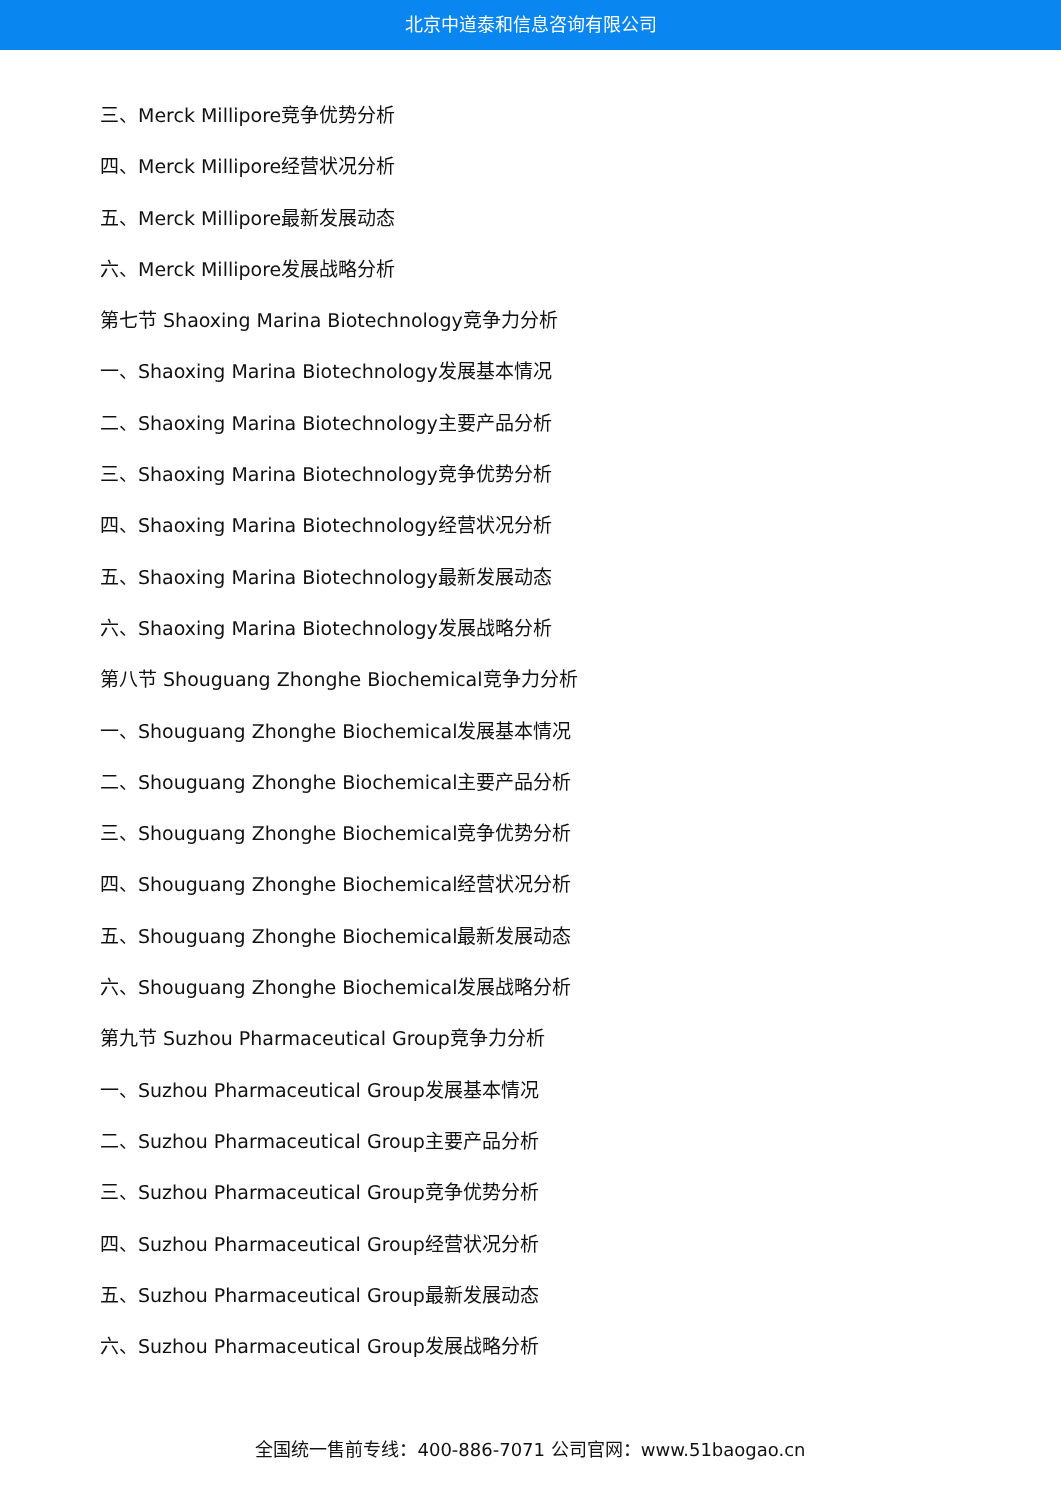北京中道泰和信息咨询有限公司
三、Merck Millipore竞争优势分析
四、Merck Millipore经营状况分析
五、Merck Millipore最新发展动态
六、Merck Millipore发展战略分析
第七节 Shaoxing Marina Biotechnology竞争力分析
一、Shaoxing Marina Biotechnology发展基本情况
二、Shaoxing Marina Biotechnology主要产品分析
三、Shaoxing Marina Biotechnology竞争优势分析
四、Shaoxing Marina Biotechnology经营状况分析
五、Shaoxing Marina Biotechnology最新发展动态
六、Shaoxing Marina Biotechnology发展战略分析
第八节 Shouguang Zhonghe Biochemical竞争力分析
一、Shouguang Zhonghe Biochemical发展基本情况
二、Shouguang Zhonghe Biochemical主要产品分析
三、Shouguang Zhonghe Biochemical竞争优势分析
四、Shouguang Zhonghe Biochemical经营状况分析
五、Shouguang Zhonghe Biochemical最新发展动态
六、Shouguang Zhonghe Biochemical发展战略分析
第九节 Suzhou Pharmaceutical Group竞争力分析
一、Suzhou Pharmaceutical Group发展基本情况
二、Suzhou Pharmaceutical Group主要产品分析
三、Suzhou Pharmaceutical Group竞争优势分析
四、Suzhou Pharmaceutical Group经营状况分析
五、Suzhou Pharmaceutical Group最新发展动态
六、Suzhou Pharmaceutical Group发展战略分析
全国统一售前专线：400-886-7071 公司官网：www.51baogao.cn